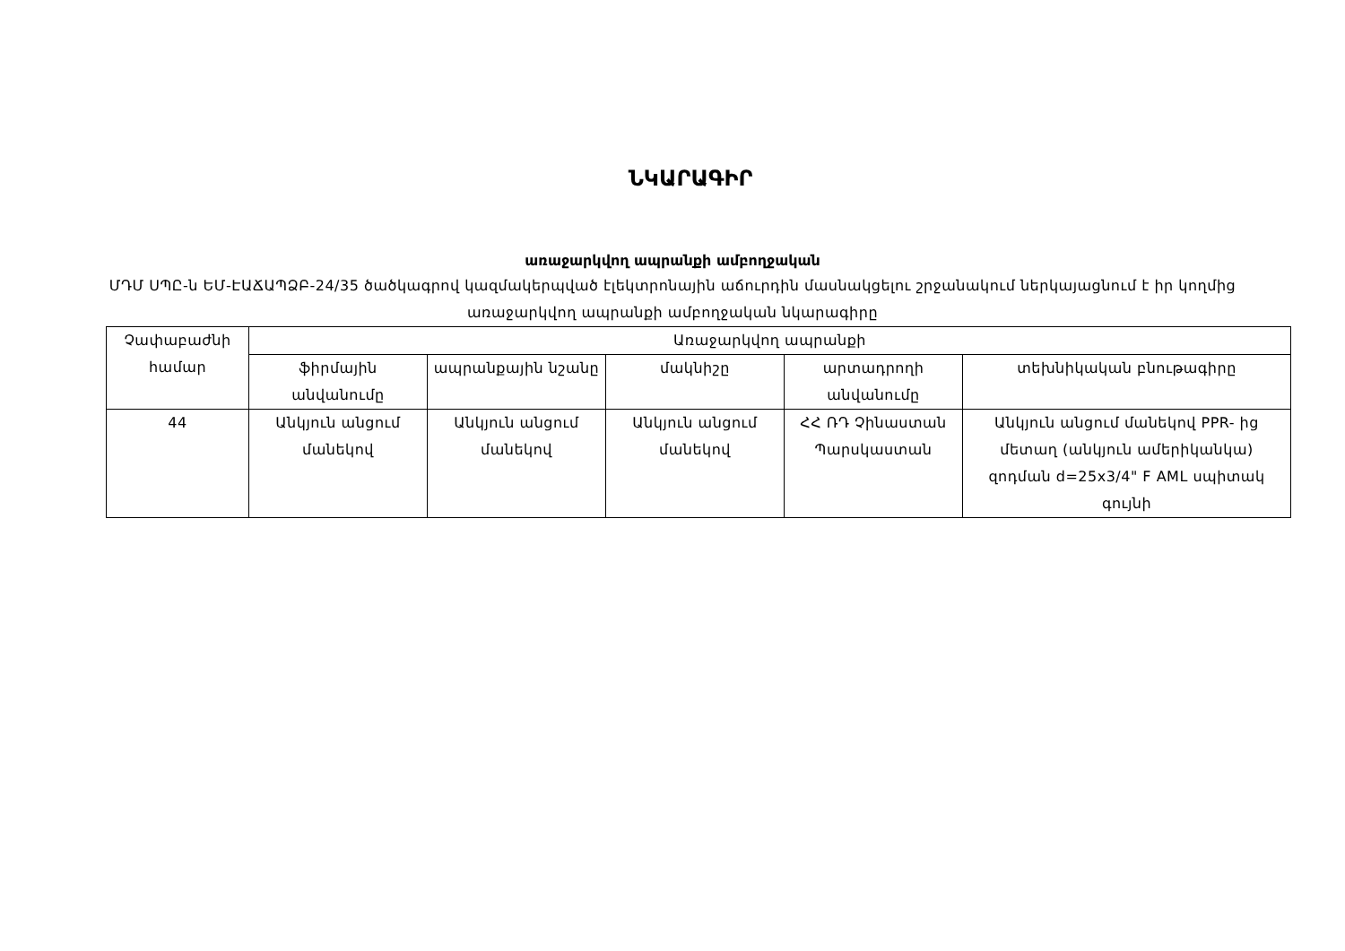ՆԿԱՐԱԳԻՐ
առաջարկվող ապրանքի ամբողջական
ՄԴՄ ՍՊԸ-ն ԵՄ-ԷԱՃԱՊՁԲ-24/35 ծածկագրով կազմակերպված էլեկտրոնային աճուրդին մասնակցելու շրջանակում ներկայացնում է իր կողմից առաջարկվող ապրանքի ամբողջական նկարագիրը
| Չափաբաժնի համար | Առաջարկվող ապրանքի | | | | |
| --- | --- | --- | --- | --- | --- |
| | ֆիրմային անվանումը | ապրանքային նշանը | մակնիշը | արտադրողի անվանումը | տեխնիկական բնութագիրը |
| 44 | Անկյուն անցում մանեկով | Անկյուն անցում մանեկով | Անկյուն անցում մանեկով | ՀՀ ՌԴ Չինաստան Պարսկաստան | Անկյուն անցում մանեկով PPR- ից մետաղ (անկյուն ամերիկանկա) զոդման d=25x3/4" F AML սպիտակ գույնի |